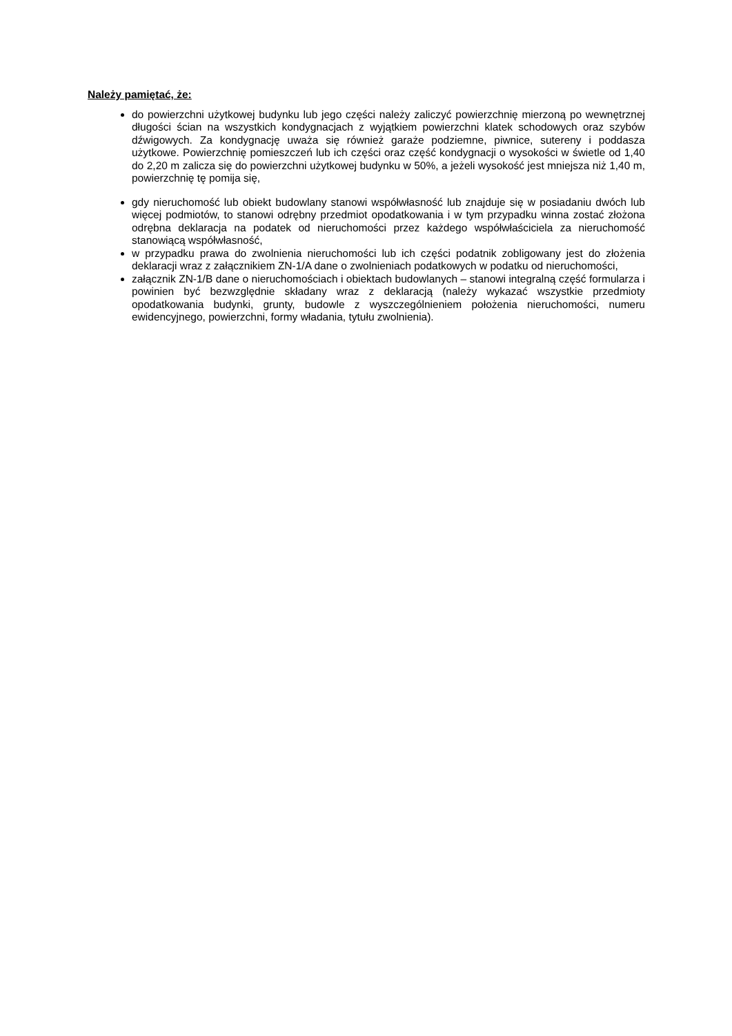Należy pamiętać, że:
do powierzchni użytkowej budynku lub jego części należy zaliczyć powierzchnię mierzoną po wewnętrznej długości ścian na wszystkich kondygnacjach z wyjątkiem powierzchni klatek schodowych oraz szybów dźwigowych. Za kondygnację uważa się również garaże podziemne, piwnice, sutereny i poddasza użytkowe. Powierzchnię pomieszczeń lub ich części oraz część kondygnacji o wysokości w świetle od 1,40 do 2,20 m zalicza się do powierzchni użytkowej budynku w 50%, a jeżeli wysokość jest mniejsza niż 1,40 m, powierzchnię tę pomija się,
gdy nieruchomość lub obiekt budowlany stanowi współwłasność lub znajduje się w posiadaniu dwóch lub więcej podmiotów, to stanowi odrębny przedmiot opodatkowania i w tym przypadku winna zostać złożona odrębna deklaracja na podatek od nieruchomości przez każdego współwłaściciela za nieruchomość stanowiącą współwłasność,
w przypadku prawa do zwolnienia nieruchomości lub ich części podatnik zobligowany jest do złożenia deklaracji wraz z załącznikiem ZN-1/A dane o zwolnieniach podatkowych w podatku od nieruchomości,
załącznik ZN-1/B dane o nieruchomościach i obiektach budowlanych – stanowi integralną część formularza i powinien być bezwzględnie składany wraz z deklaracją (należy wykazać wszystkie przedmioty opodatkowania budynki, grunty, budowle z wyszczególnieniem położenia nieruchomości, numeru ewidencyjnego, powierzchni, formy władania, tytułu zwolnienia).